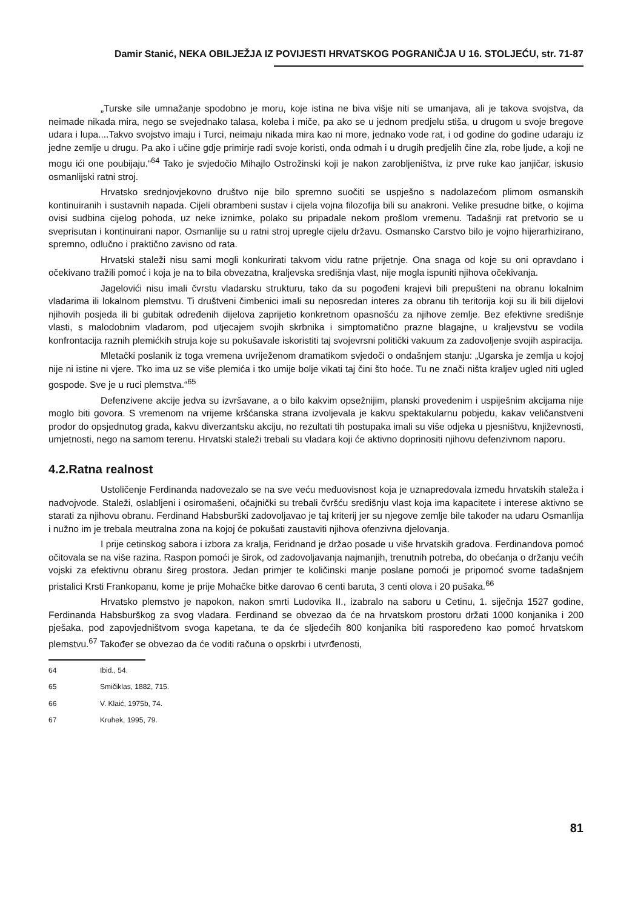Damir Stanić, NEKA OBILJEŽJA IZ POVIJESTI HRVATSKOG POGRANIČJA U 16. STOLJEĆU, str. 71-87
„Turske sile umnažanje spodobno je moru, koje istina ne biva višje niti se umanjava, ali je takova svojstva, da neimade nikada mira, nego se svejednako talasa, koleba i miče, pa ako se u jednom predjelu stiša, u drugom u svoje bregove udara i lupa....Takvo svojstvo imaju i Turci, neimaju nikada mira kao ni more, jednako vode rat, i od godine do godine udaraju iz jedne zemlje u drugu. Pa ako i učine gdje primirje radi svoje koristi, onda odmah i u drugih predjelih čine zla, robe ljude, a koji ne mogu ići one poubijaju.“<sup>64</sup> Tako je svjedočio Mihajlo Ostrožinski koji je nakon zarobljeništva, iz prve ruke kao janjičar, iskusio osmanlijski ratni stroj.
Hrvatsko srednjovjekovno društvo nije bilo spremno suočiti se uspješno s nadolazećom plimom osmanskih kontinuiranih i sustavnih napada. Cijeli obrambeni sustav i cijela vojna filozofija bili su anakroni. Velike presudne bitke, o kojima ovisi sudbina cijelog pohoda, uz neke iznimke, polako su pripadale nekom prošlom vremenu. Tadašnji rat pretvorio se u sveprisutan i kontinuirani napor. Osmanlije su u ratni stroj upregle cijelu državu. Osmansko Carstvo bilo je vojno hijerarhizirano, spremno, odlučno i praktično zavisno od rata.
Hrvatski staleži nisu sami mogli konkurirati takvom vidu ratne prijetnje. Ona snaga od koje su oni opravdano i očekivano tražili pomoć i koja je na to bila obvezatna, kraljevska središnja vlast, nije mogla ispuniti njihova očekivanja.
Jagelovići nisu imali čvrstu vladarsku strukturu, tako da su pogođeni krajevi bili prepušteni na obranu lokalnim vladarima ili lokalnom plemstvu. Ti društveni čimbenici imali su neposredan interes za obranu tih teritorija koji su ili bili dijelovi njihovih posjeda ili bi gubitak određenih dijelova zaprijetio konkretnom opasnošću za njihove zemlje. Bez efektivne središnje vlasti, s malodobnim vladarom, pod utjecajem svojih skrbnika i simptomatično prazne blagajne, u kraljevstvu se vodila konfrontacija raznih plemićkih struja koje su pokušavale iskoristiti taj svojevrsni politički vakuum za zadovoljenje svojih aspiracija.
Mletački poslanik iz toga vremena uvriježenom dramatikom svjedoči o ondašnjem stanju: „Ugarska je zemlja u kojoj nije ni istine ni vjere. Tko ima uz se više plemića i tko umije bolje vikati taj čini što hoće. Tu ne znači ništa kraljev ugled niti ugled gospode. Sve je u ruci plemstva.“<sup>65</sup>
Defenzivene akcije jedva su izvršavane, a o bilo kakvim opsežnijim, planski provedenim i uspiješnim akcijama nije moglo biti govora. S vremenom na vrijeme kršćanska strana izvoljevala je kakvu spektakularnu pobjedu, kakav veličanstveni prodor do opsjednutog grada, kakvu diverzantsku akciju, no rezultati tih postupaka imali su više odjeka u pjesništvu, književnosti, umjetnosti, nego na samom terenu. Hrvatski staleži trebali su vladara koji će aktivno doprinositi njihovu defenzivnom naporu.
4.2.Ratna realnost
Ustoličenje Ferdinanda nadovezalo se na sve veću međuovisnost koja je uznapredovala između hrvatskih staleža i nadvojvode. Staleži, oslabljeni i osiromašeni, očajnički su trebali čvršću središnju vlast koja ima kapacitete i interese aktivno se starati za njihovu obranu. Ferdinand Habsburški zadovoljavao je taj kriterij jer su njegove zemlje bile također na udaru Osmanlija i nužno im je trebala meutralna zona na kojoj će pokušati zaustaviti njihova ofenzivna djelovanja.
I prije cetinskog sabora i izbora za kralja, Feridnand je držao posade u više hrvatskih gradova. Ferdinandova pomoć očitovala se na više razina. Raspon pomoći je širok, od zadovoljavanja najmanjih, trenutnih potreba, do obećanja o držanju većih vojski za efektivnu obranu šireg prostora. Jedan primjer te količinski manje poslane pomoći je pripomoć svome tadašnjem pristalici Krsti Frankopanu, kome je prije Mohačke bitke darovao 6 centi baruta, 3 centi olova i 20 pušaka.<sup>66</sup>
Hrvatsko plemstvo je napokon, nakon smrti Ludovika II., izabralo na saboru u Cetinu, 1. siječnja 1527 godine, Ferdinanda Habsburškog za svog vladara. Ferdinand se obvezao da će na hrvatskom prostoru držati 1000 konjanika i 200 pješaka, pod zapovjedništvom svoga kapetana, te da će sljedećih 800 konjanika biti raspoređeno kao pomoć hrvatskom plemstvu.<sup>67</sup> Također se obvezao da će voditi računa o opskrbi i utvrđenosti,
64 Ibid., 54.
65 Smičiklas, 1882, 715.
66 V. Klaić, 1975b, 74.
67 Kruhek, 1995, 79.
81